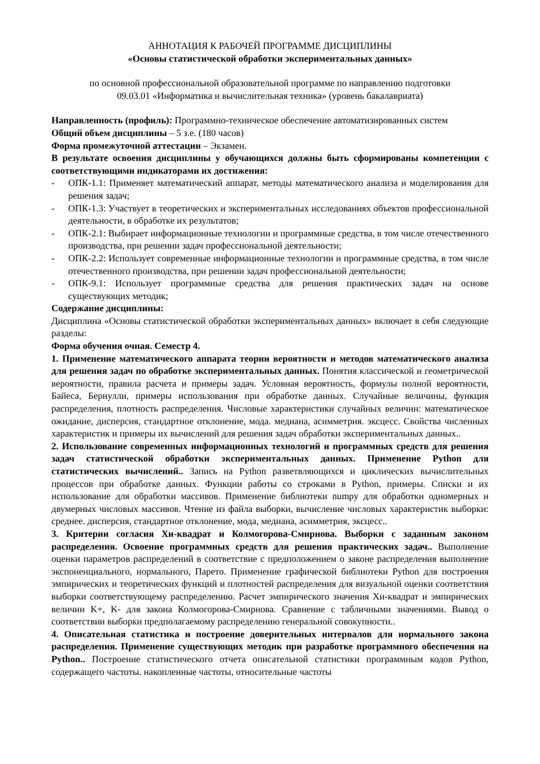АННОТАЦИЯ К РАБОЧЕЙ ПРОГРАММЕ ДИСЦИПЛИНЫ
«Основы статистической обработки экспериментальных данных»
по основной профессиональной образовательной программе по направлению подготовки
09.03.01 «Информатика и вычислительная техника» (уровень бакалавриата)
Направленность (профиль): Программно-техническое обеспечение автоматизированных систем
Общий объем дисциплины – 5 з.е. (180 часов)
Форма промежуточной аттестации – Экзамен.
В результате освоения дисциплины у обучающихся должны быть сформированы компетенции с соответствующими индикаторами их достижения:
- ОПК-1.1: Применяет математический аппарат, методы математического анализа и моделирования для решения задач;
- ОПК-1.3: Участвует в теоретических и экспериментальных исследованиях объектов профессиональной деятельности, в обработке их результатов;
- ОПК-2.1: Выбирает информационные технологии и программные средства, в том числе отечественного производства, при решении задач профессиональной деятельности;
- ОПК-2.2: Использует современные информационные технологии и программные средства, в том числе отечественного производства, при решении задач профессиональной деятельности;
- ОПК-9.1: Использует программные средства для решения практических задач на основе существующих методик;
Содержание дисциплины:
Дисциплина «Основы статистической обработки экспериментальных данных» включает в себя следующие разделы:
Форма обучения очная. Семестр 4.
1. Применение математического аппарата теории вероятности и методов математического анализа для решения задач по обработке экспериментальных данных. Понятия классической и геометрической вероятности, правила расчета и примеры задач. Условная вероятность, формулы полной вероятности, Байеса, Бернулли, примеры использования при обработке данных. Случайные величины, функция распределения, плотность распределения. Числовые характеристики случайных величин: математическое ожидание, дисперсия, стандартное отклонение, мода. медиана, асимметрия. эксцесс. Свойства численных характеристик и примеры их вычислений для решения задач обработки экспериментальных данных..
2. Использование современных информационных технологий и программных средств для решения задач статистической обработки экспериментальных данных. Применение Python для статистических вычислений.. Запись на Python разветвляющихся и циклических вычислительных процессов при обработке данных. Функции работы со строками в Python, примеры. Списки и их использование для обработки массивов. Применение библиотеки numpy для обработки одномерных и двумерных числовых массивов. Чтение из файла выборки, вычисление числовых характеристик выборки: среднее. дисперсия, стандартное отклонение, мода, медиана, асимметрия, эксцесс..
3. Критерии согласия Хи-квадрат и Колмогорова-Смирнова. Выборки с заданным законом распределения. Освоение программных средств для решения практических задач.. Выполнение оценки параметров распределений в соответствие с предположением о законе распределения выполнение экспоненциального, нормального, Парето. Применение графической библиотеки Python для построения эмпирических и теоретических функций и плотностей распределения для визуальной оценки соответствия выборки соответствующему распределению. Расчет эмпирического значения Хи-квадрат и эмпирических величин K+, K- для закона Колмогорова-Смирнова. Сравнение с табличными значениями. Вывод о соответствии выборки предполагаемому распределению генеральной совокупности..
4. Описательная статистика и построение доверительных интервалов для нормального закона распределения. Применение существующих методик при разработке программного обеспечения на Python.. Построение статистического отчета описательной статистики программным кодов Python, содержащего частоты. накопленные частоты, относительные частоты